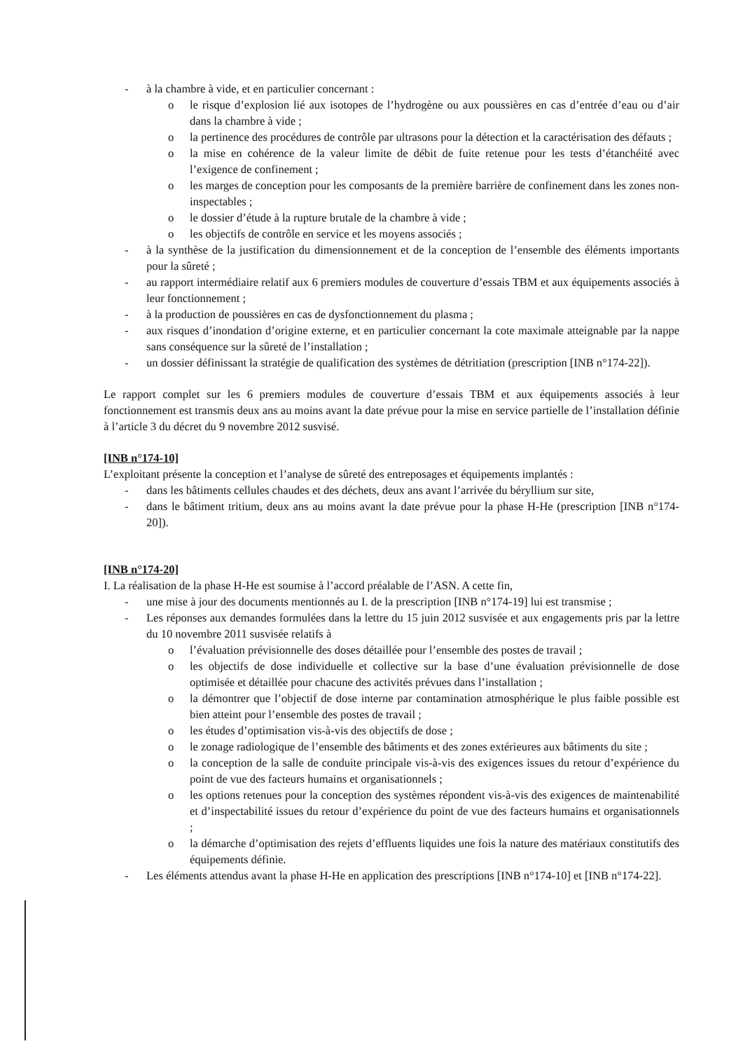- à la chambre à vide, et en particulier concernant :
o le risque d’explosion lié aux isotopes de l’hydrogène ou aux poussières en cas d’entrée d’eau ou d’air dans la chambre à vide ;
o la pertinence des procédures de contrôle par ultrasons pour la détection et la caractérisation des défauts ;
o la mise en cohérence de la valeur limite de débit de fuite retenue pour les tests d’étanchéité avec l’exigence de confinement ;
o les marges de conception pour les composants de la première barrière de confinement dans les zones non-inspectables ;
o le dossier d’étude à la rupture brutale de la chambre à vide ;
o les objectifs de contrôle en service et les moyens associés ;
- à la synthèse de la justification du dimensionnement et de la conception de l’ensemble des éléments importants pour la sûreté ;
- au rapport intermédiaire relatif aux 6 premiers modules de couverture d’essais TBM et aux équipements associés à leur fonctionnement ;
- à la production de poussières en cas de dysfonctionnement du plasma ;
- aux risques d’inondation d’origine externe, et en particulier concernant la cote maximale atteignable par la nappe sans conséquence sur la sûreté de l’installation ;
- un dossier définissant la stratégie de qualification des systèmes de détritiation (prescription [INB n°174-22]).
Le rapport complet sur les 6 premiers modules de couverture d’essais TBM et aux équipements associés à leur fonctionnement est transmis deux ans au moins avant la date prévue pour la mise en service partielle de l’installation définie à l’article 3 du décret du 9 novembre 2012 susvisé.
[INB n°174-10]
L’exploitant présente la conception et l’analyse de sûreté des entreposages et équipements implantés :
- dans les bâtiments cellules chaudes et des déchets, deux ans avant l’arrivée du béryllium sur site,
- dans le bâtiment tritium, deux ans au moins avant la date prévue pour la phase H-He (prescription [INB n°174-20]).
[INB n°174-20]
I. La réalisation de la phase H-He est soumise à l’accord préalable de l’ASN. A cette fin,
- une mise à jour des documents mentionnés au I. de la prescription [INB n°174-19] lui est transmise ;
- Les réponses aux demandes formulées dans la lettre du 15 juin 2012 susvisée et aux engagements pris par la lettre du 10 novembre 2011 susvisée relatifs à
o l’évaluation prévisionnelle des doses détaillée pour l’ensemble des postes de travail ;
o les objectifs de dose individuelle et collective sur la base d’une évaluation prévisionnelle de dose optimisée et détaillée pour chacune des activités prévues dans l’installation ;
o la démontrer que l’objectif de dose interne par contamination atmosphérique le plus faible possible est bien atteint pour l’ensemble des postes de travail ;
o les études d’optimisation vis-à-vis des objectifs de dose ;
o le zonage radiologique de l’ensemble des bâtiments et des zones extérieures aux bâtiments du site ;
o la conception de la salle de conduite principale vis-à-vis des exigences issues du retour d’expérience du point de vue des facteurs humains et organisationnels ;
o les options retenues pour la conception des systèmes répondent vis-à-vis des exigences de maintenabilité et d’inspectabilité issues du retour d’expérience du point de vue des facteurs humains et organisationnels ;
o la démarche d’optimisation des rejets d’effluents liquides une fois la nature des matériaux constitutifs des équipements définie.
- Les éléments attendus avant la phase H-He en application des prescriptions [INB n°174-10] et [INB n°174-22].